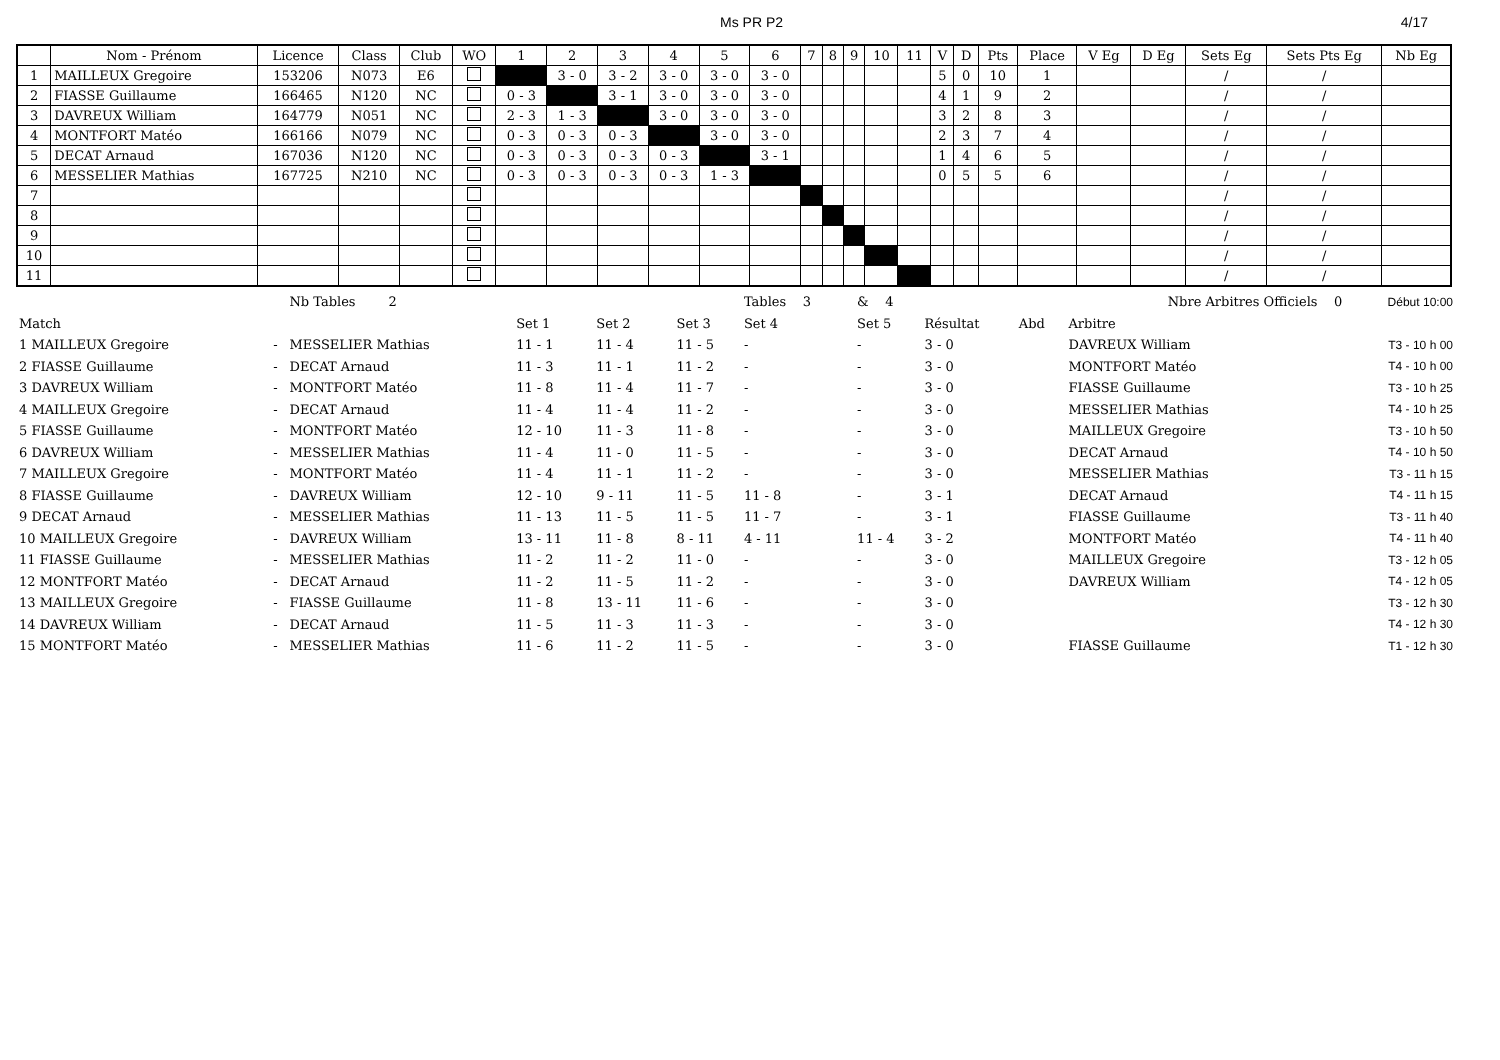Ms PR P2 4/17
| | Nom - Prénom | Licence | Class | Club | WO | 1 | 2 | 3 | 4 | 5 | 6 | 7 | 8 | 9 | 10 | 11 | V | D | Pts | Place | V Eg | D Eg | Sets Eg | Sets Pts Eg | Nb Eg |
| --- | --- | --- | --- | --- | --- | --- | --- | --- | --- | --- | --- | --- | --- | --- | --- | --- | --- | --- | --- | --- | --- | --- | --- | --- | --- |
| 1 | MAILLEUX Gregoire | 153206 | N073 | E6 | | | 3 - 0 | 3 - 2 | 3 - 0 | 3 - 0 | 3 - 0 | | | | | | 5 | 0 | 10 | 1 | | | / | / | |
| 2 | FIASSE Guillaume | 166465 | N120 | NC | | 0 - 3 | | 3 - 1 | 3 - 0 | 3 - 0 | 3 - 0 | | | | | | 4 | 1 | 9 | 2 | | | / | / | |
| 3 | DAVREUX William | 164779 | N051 | NC | | 2 - 3 | 1 - 3 | | 3 - 0 | 3 - 0 | 3 - 0 | | | | | | 3 | 2 | 8 | 3 | | | / | / | |
| 4 | MONTFORT Matéo | 166166 | N079 | NC | | 0 - 3 | 0 - 3 | 0 - 3 | | 3 - 0 | 3 - 0 | | | | | | 2 | 3 | 7 | 4 | | | / | / | |
| 5 | DECAT Arnaud | 167036 | N120 | NC | | 0 - 3 | 0 - 3 | 0 - 3 | 0 - 3 | | 3 - 1 | | | | | | 1 | 4 | 6 | 5 | | | / | / | |
| 6 | MESSELIER Mathias | 167725 | N210 | NC | | 0 - 3 | 0 - 3 | 0 - 3 | 0 - 3 | 1 - 3 | | | | | | | 0 | 5 | 5 | 6 | | | / | / | |
| 7 | | | | | | | | | | | | | | | | | | | | | | | / | / | |
| 8 | | | | | | | | | | | | | | | | | | | | | | | / | / | |
| 9 | | | | | | | | | | | | | | | | | | | | | | | / | / | |
| 10 | | | | | | | | | | | | | | | | | | | | | | | / | / | |
| 11 | | | | | | | | | | | | | | | | | | | | | | | / | / | |
| | | Nb Tables 2 | | | | Tables 3 | & 4 | | | Nbre Arbitres Officiels 0 | | Début 10:00 |
| Match | | | Set 1 | Set 2 | Set 3 | Set 4 | Set 5 | Résultat | Abd | Arbitre | | |
| 1 MAILLEUX Gregoire | - | MESSELIER Mathias | 11 - 1 | 11 - 4 | 11 - 5 | - | - | 3 - 0 | | DAVREUX William | | T3 - 10 h 00 |
| 2 FIASSE Guillaume | - | DECAT Arnaud | 11 - 3 | 11 - 1 | 11 - 2 | - | - | 3 - 0 | | MONTFORT Matéo | | T4 - 10 h 00 |
| 3 DAVREUX William | - | MONTFORT Matéo | 11 - 8 | 11 - 4 | 11 - 7 | - | - | 3 - 0 | | FIASSE Guillaume | | T3 - 10 h 25 |
| 4 MAILLEUX Gregoire | - | DECAT Arnaud | 11 - 4 | 11 - 4 | 11 - 2 | - | - | 3 - 0 | | MESSELIER Mathias | | T4 - 10 h 25 |
| 5 FIASSE Guillaume | - | MONTFORT Matéo | 12 - 10 | 11 - 3 | 11 - 8 | - | - | 3 - 0 | | MAILLEUX Gregoire | | T3 - 10 h 50 |
| 6 DAVREUX William | - | MESSELIER Mathias | 11 - 4 | 11 - 0 | 11 - 5 | - | - | 3 - 0 | | DECAT Arnaud | | T4 - 10 h 50 |
| 7 MAILLEUX Gregoire | - | MONTFORT Matéo | 11 - 4 | 11 - 1 | 11 - 2 | - | - | 3 - 0 | | MESSELIER Mathias | | T3 - 11 h 15 |
| 8 FIASSE Guillaume | - | DAVREUX William | 12 - 10 | 9 - 11 | 11 - 5 | 11 - 8 | - | 3 - 1 | | DECAT Arnaud | | T4 - 11 h 15 |
| 9 DECAT Arnaud | - | MESSELIER Mathias | 11 - 13 | 11 - 5 | 11 - 5 | 11 - 7 | - | 3 - 1 | | FIASSE Guillaume | | T3 - 11 h 40 |
| 10 MAILLEUX Gregoire | - | DAVREUX William | 13 - 11 | 11 - 8 | 8 - 11 | 4 - 11 | 11 - 4 | 3 - 2 | | MONTFORT Matéo | | T4 - 11 h 40 |
| 11 FIASSE Guillaume | - | MESSELIER Mathias | 11 - 2 | 11 - 2 | 11 - 0 | - | - | 3 - 0 | | MAILLEUX Gregoire | | T3 - 12 h 05 |
| 12 MONTFORT Matéo | - | DECAT Arnaud | 11 - 2 | 11 - 5 | 11 - 2 | - | - | 3 - 0 | | DAVREUX William | | T4 - 12 h 05 |
| 13 MAILLEUX Gregoire | - | FIASSE Guillaume | 11 - 8 | 13 - 11 | 11 - 6 | - | - | 3 - 0 | | | | T3 - 12 h 30 |
| 14 DAVREUX William | - | DECAT Arnaud | 11 - 5 | 11 - 3 | 11 - 3 | - | - | 3 - 0 | | | | T4 - 12 h 30 |
| 15 MONTFORT Matéo | - | MESSELIER Mathias | 11 - 6 | 11 - 2 | 11 - 5 | - | - | 3 - 0 | | FIASSE Guillaume | | T1 - 12 h 30 |